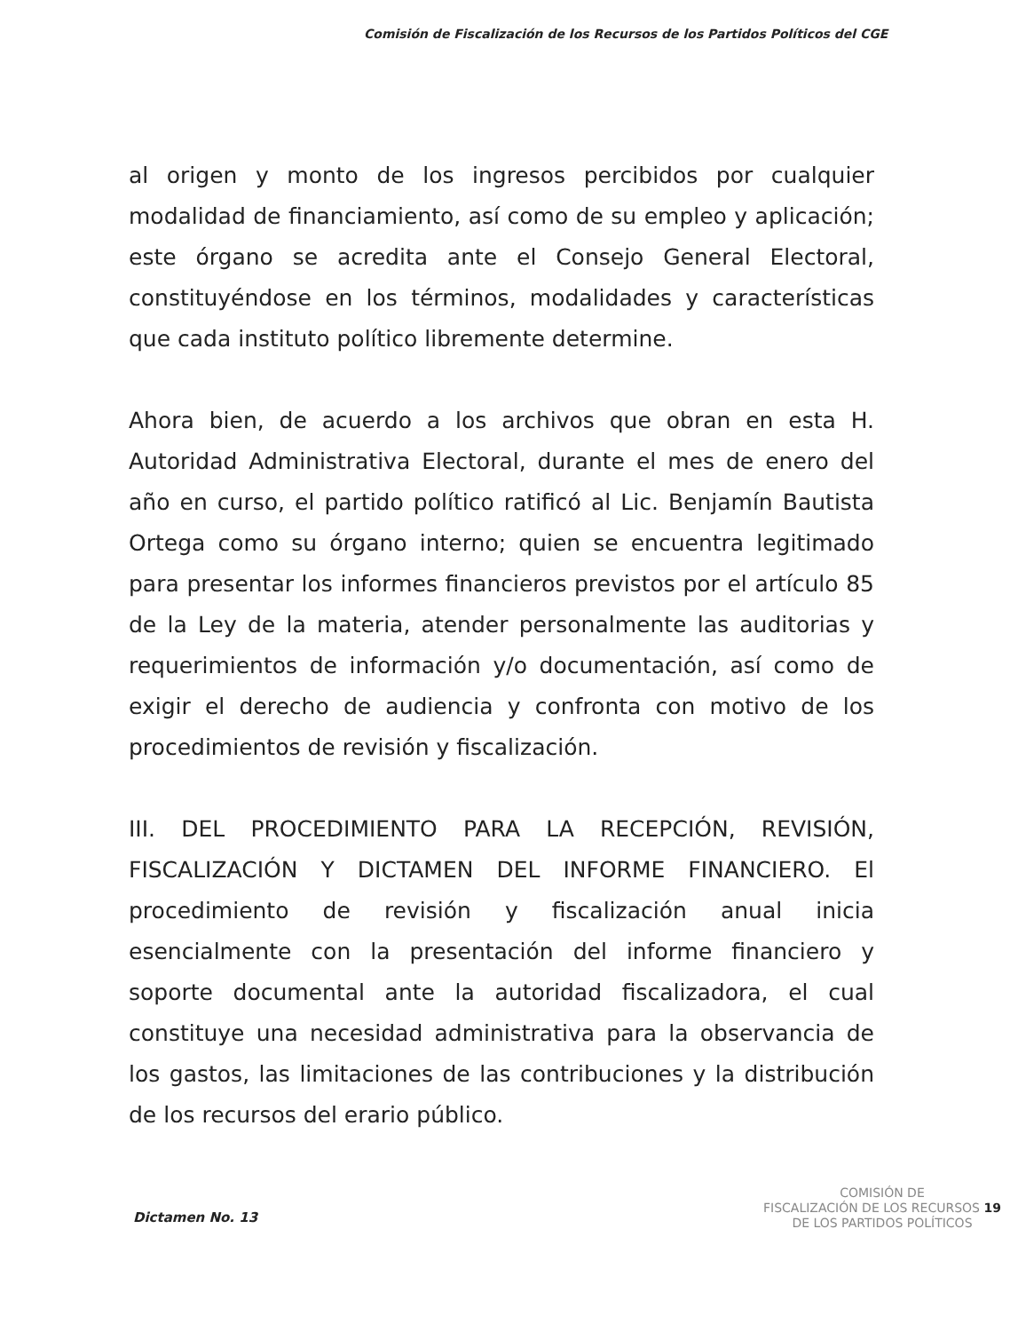Comisión de Fiscalización de los Recursos de los Partidos Políticos del CGE
al origen y monto de los ingresos percibidos por cualquier modalidad de financiamiento, así como de su empleo y aplicación; este órgano se acredita ante el Consejo General Electoral, constituyéndose en los términos, modalidades y características que cada instituto político libremente determine.
Ahora bien, de acuerdo a los archivos que obran en esta H. Autoridad Administrativa Electoral, durante el mes de enero del año en curso, el partido político ratificó al Lic. Benjamín Bautista Ortega como su órgano interno; quien se encuentra legitimado para presentar los informes financieros previstos por el artículo 85 de la Ley de la materia, atender personalmente las auditorias y requerimientos de información y/o documentación, así como de exigir el derecho de audiencia y confronta con motivo de los procedimientos de revisión y fiscalización.
III. DEL PROCEDIMIENTO PARA LA RECEPCIÓN, REVISIÓN, FISCALIZACIÓN Y DICTAMEN DEL INFORME FINANCIERO. El procedimiento de revisión y fiscalización anual inicia esencialmente con la presentación del informe financiero y soporte documental ante la autoridad fiscalizadora, el cual constituye una necesidad administrativa para la observancia de los gastos, las limitaciones de las contribuciones y la distribución de los recursos del erario público.
Dictamen No. 13
COMISIÓN DE
FISCALIZACIÓN DE LOS RECURSOS 19
DE LOS PARTIDOS POLÍTICOS